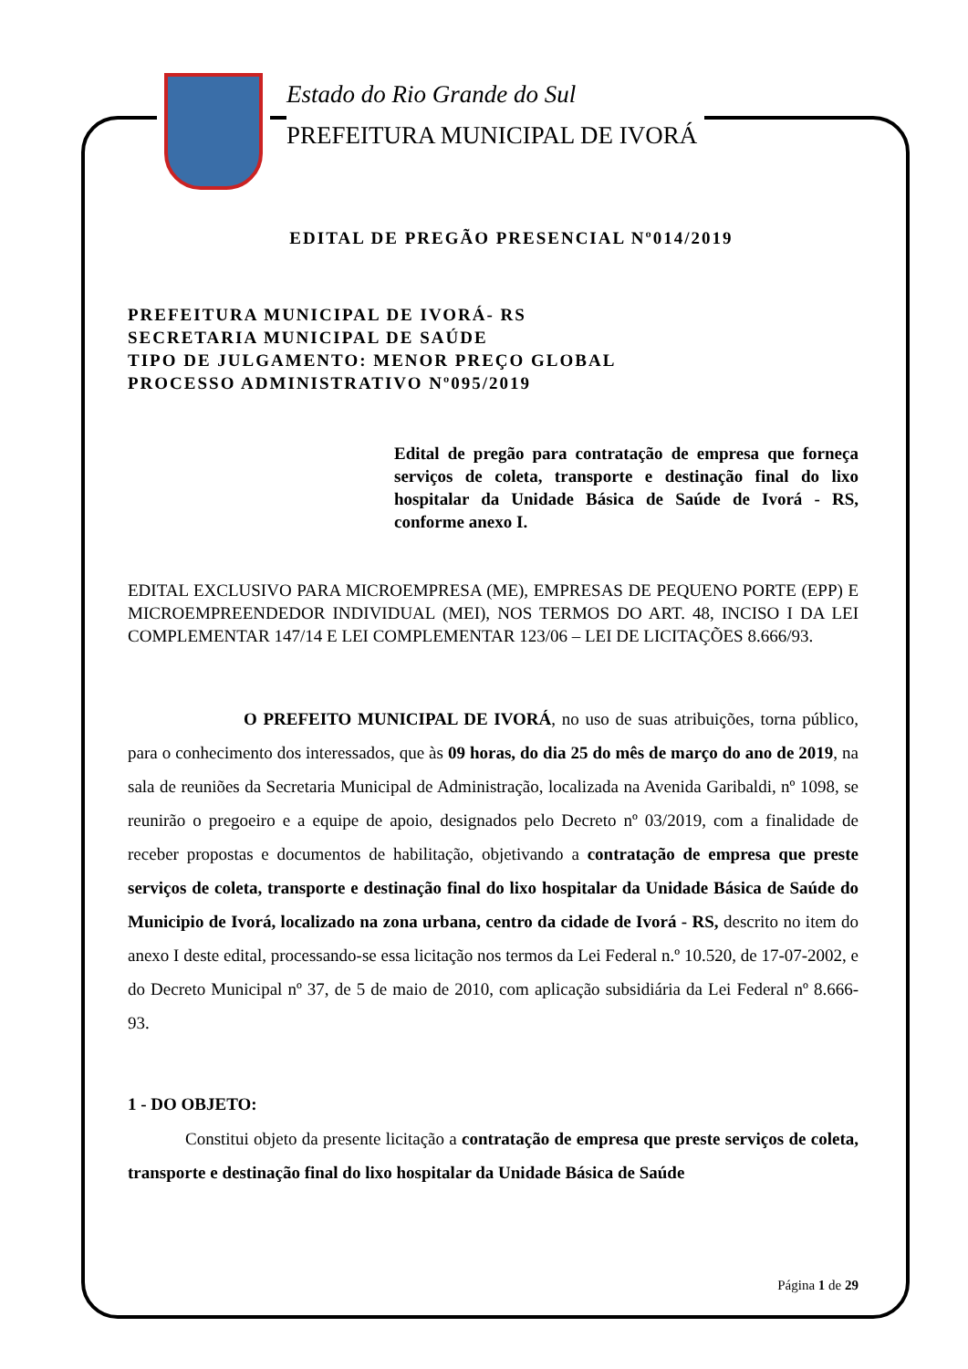Estado do Rio Grande do Sul
PREFEITURA MUNICIPAL DE IVORÁ
EDITAL DE PREGÃO PRESENCIAL Nº014/2019
PREFEITURA MUNICIPAL DE IVORÁ- RS
SECRETARIA MUNICIPAL DE SAÚDE
TIPO DE JULGAMENTO: MENOR PREÇO GLOBAL
PROCESSO ADMINISTRATIVO Nº095/2019
Edital de pregão para contratação de empresa que forneça serviços de coleta, transporte e destinação final do lixo hospitalar da Unidade Básica de Saúde de Ivorá - RS, conforme anexo I.
EDITAL EXCLUSIVO PARA MICROEMPRESA (ME), EMPRESAS DE PEQUENO PORTE (EPP) E MICROEMPREENDEDOR INDIVIDUAL (MEI), NOS TERMOS DO ART. 48, INCISO I DA LEI COMPLEMENTAR 147/14 E LEI COMPLEMENTAR 123/06 – LEI DE LICITAÇÕES 8.666/93.
O PREFEITO MUNICIPAL DE IVORÁ, no uso de suas atribuições, torna público, para o conhecimento dos interessados, que às 09 horas, do dia 25 do mês de março do ano de 2019, na sala de reuniões da Secretaria Municipal de Administração, localizada na Avenida Garibaldi, nº 1098, se reunirão o pregoeiro e a equipe de apoio, designados pelo Decreto nº 03/2019, com a finalidade de receber propostas e documentos de habilitação, objetivando a contratação de empresa que preste serviços de coleta, transporte e destinação final do lixo hospitalar da Unidade Básica de Saúde do Municipio de Ivorá, localizado na zona urbana, centro da cidade de Ivorá - RS, descrito no item do anexo I deste edital, processando-se essa licitação nos termos da Lei Federal n.º 10.520, de 17-07-2002, e do Decreto Municipal nº 37, de 5 de maio de 2010, com aplicação subsidiária da Lei Federal nº 8.666-93.
1 - DO OBJETO:
Constitui objeto da presente licitação a contratação de empresa que preste serviços de coleta, transporte e destinação final do lixo hospitalar da Unidade Básica de Saúde
Página 1 de 29